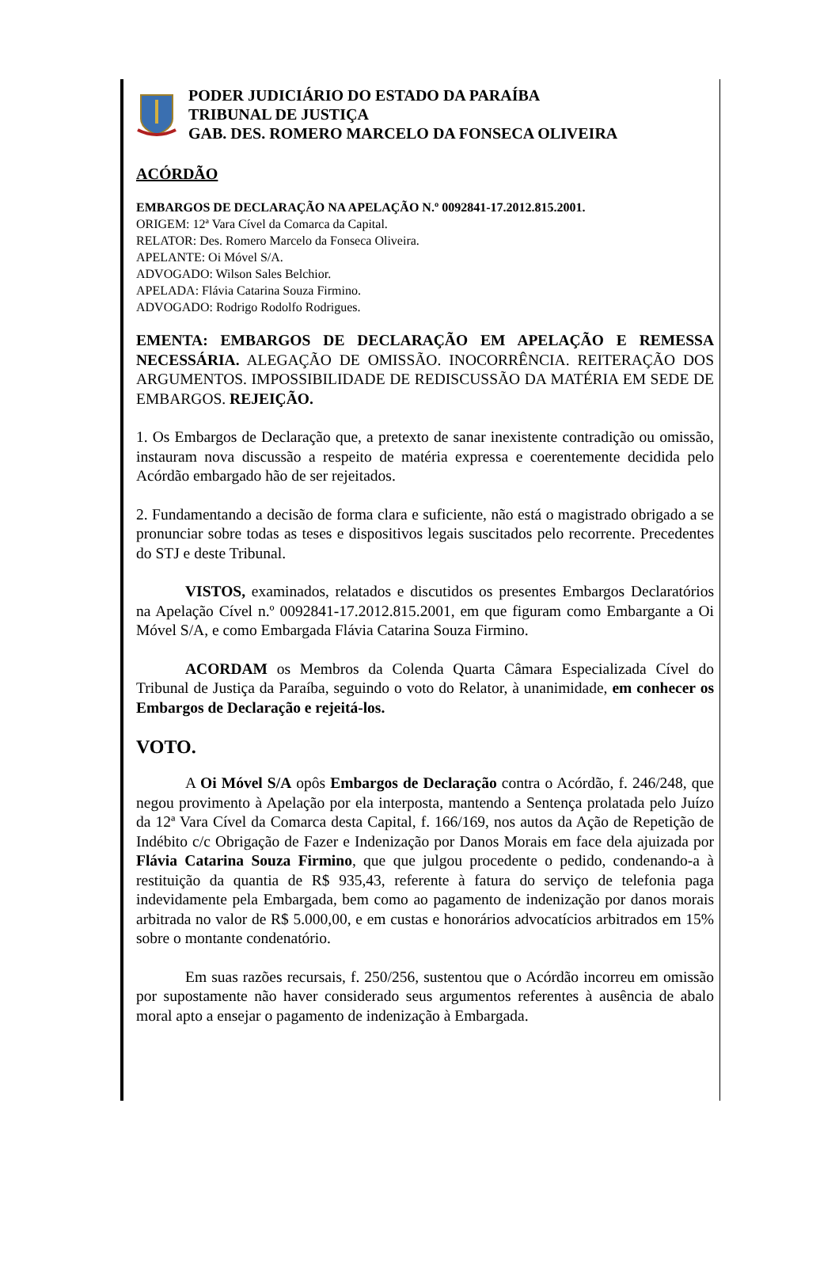PODER JUDICIÁRIO DO ESTADO DA PARAÍBA
TRIBUNAL DE JUSTIÇA
GAB. DES. ROMERO MARCELO DA FONSECA OLIVEIRA
ACÓRDÃO
EMBARGOS DE DECLARAÇÃO NA APELAÇÃO N.º 0092841-17.2012.815.2001.
ORIGEM: 12ª Vara Cível da Comarca da Capital.
RELATOR: Des. Romero Marcelo da Fonseca Oliveira.
APELANTE: Oi Móvel S/A.
ADVOGADO: Wilson Sales Belchior.
APELADA: Flávia Catarina Souza Firmino.
ADVOGADO: Rodrigo Rodolfo Rodrigues.
EMENTA: EMBARGOS DE DECLARAÇÃO EM APELAÇÃO E REMESSA NECESSÁRIA. ALEGAÇÃO DE OMISSÃO. INOCORRÊNCIA. REITERAÇÃO DOS ARGUMENTOS. IMPOSSIBILIDADE DE REDISCUSSÃO DA MATÉRIA EM SEDE DE EMBARGOS. REJEIÇÃO.
1. Os Embargos de Declaração que, a pretexto de sanar inexistente contradição ou omissão, instauram nova discussão a respeito de matéria expressa e coerentemente decidida pelo Acórdão embargado hão de ser rejeitados.
2. Fundamentando a decisão de forma clara e suficiente, não está o magistrado obrigado a se pronunciar sobre todas as teses e dispositivos legais suscitados pelo recorrente. Precedentes do STJ e deste Tribunal.
VISTOS, examinados, relatados e discutidos os presentes Embargos Declaratórios na Apelação Cível n.º 0092841-17.2012.815.2001, em que figuram como Embargante a Oi Móvel S/A, e como Embargada Flávia Catarina Souza Firmino.
ACORDAM os Membros da Colenda Quarta Câmara Especializada Cível do Tribunal de Justiça da Paraíba, seguindo o voto do Relator, à unanimidade, em conhecer os Embargos de Declaração e rejeitá-los.
VOTO.
A Oi Móvel S/A opôs Embargos de Declaração contra o Acórdão, f. 246/248, que negou provimento à Apelação por ela interposta, mantendo a Sentença prolatada pelo Juízo da 12ª Vara Cível da Comarca desta Capital, f. 166/169, nos autos da Ação de Repetição de Indébito c/c Obrigação de Fazer e Indenização por Danos Morais em face dela ajuizada por Flávia Catarina Souza Firmino, que que julgou procedente o pedido, condenando-a à restituição da quantia de R$ 935,43, referente à fatura do serviço de telefonia paga indevidamente pela Embargada, bem como ao pagamento de indenização por danos morais arbitrada no valor de R$ 5.000,00, e em custas e honorários advocatícios arbitrados em 15% sobre o montante condenatório.
Em suas razões recursais, f. 250/256, sustentou que o Acórdão incorreu em omissão por supostamente não haver considerado seus argumentos referentes à ausência de abalo moral apto a ensejar o pagamento de indenização à Embargada.